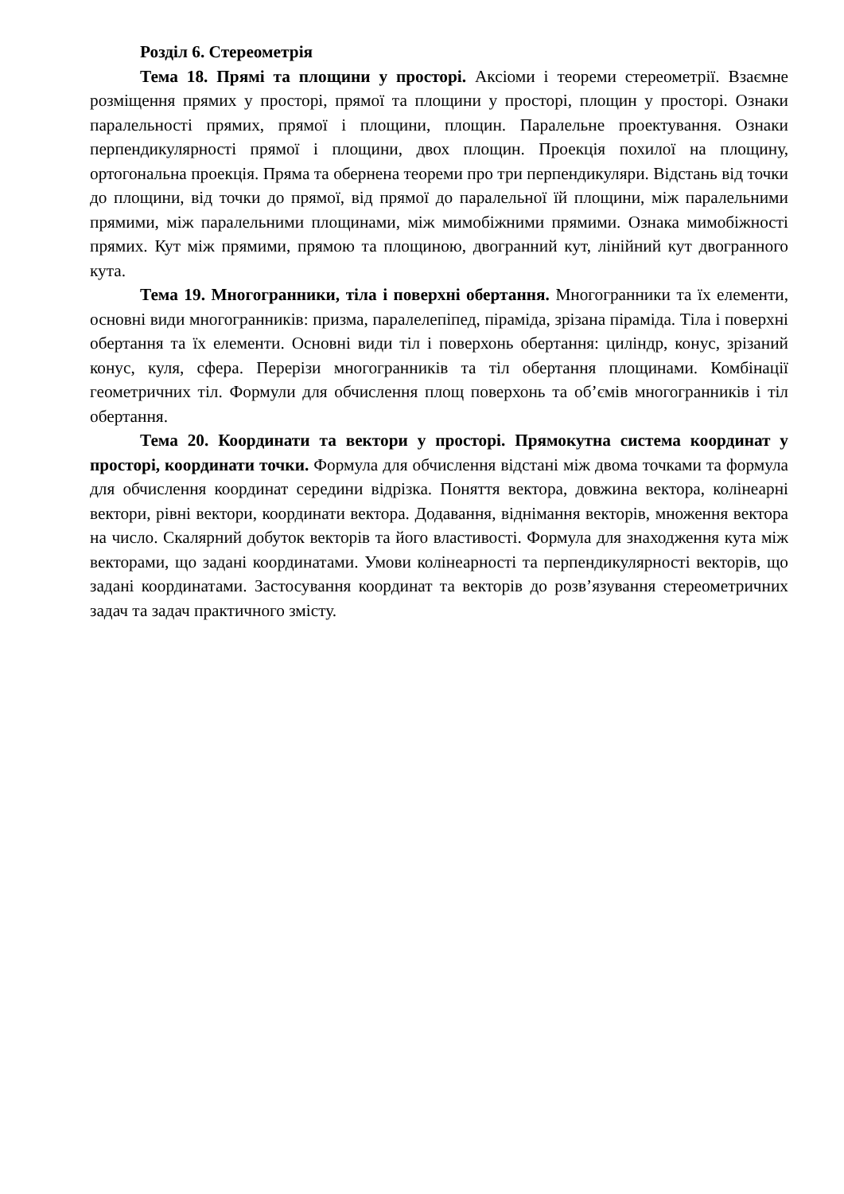Розділ 6. Стереометрія
Тема 18. Прямі та площини у просторі. Аксіоми і теореми стереометрії. Взаємне розміщення прямих у просторі, прямої та площини у просторі, площин у просторі. Ознаки паралельності прямих, прямої і площини, площин. Паралельне проектування. Ознаки перпендикулярності прямої і площини, двох площин. Проекція похилої на площину, ортогональна проекція. Пряма та обернена теореми про три перпендикуляри. Відстань від точки до площини, від точки до прямої, від прямої до паралельної їй площини, між паралельними прямими, між паралельними площинами, між мимобіжними прямими. Ознака мимобіжності прямих. Кут між прямими, прямою та площиною, двогранний кут, лінійний кут двогранного кута.
Тема 19. Многогранники, тіла і поверхні обертання. Многогранники та їх елементи, основні види многогранників: призма, паралелепіпед, піраміда, зрізана піраміда. Тіла і поверхні обертання та їх елементи. Основні види тіл і поверхонь обертання: циліндр, конус, зрізаний конус, куля, сфера. Перерізи многогранників та тіл обертання площинами. Комбінації геометричних тіл. Формули для обчислення площ поверхонь та об’ємів многогранників і тіл обертання.
Тема 20. Координати та вектори у просторі. Прямокутна система координат у просторі, координати точки. Формула для обчислення відстані між двома точками та формула для обчислення координат середини відрізка. Поняття вектора, довжина вектора, колінеарні вектори, рівні вектори, координати вектора. Додавання, віднімання векторів, множення вектора на число. Скалярний добуток векторів та його властивості. Формула для знаходження кута між векторами, що задані координатами. Умови колінеарності та перпендикулярності векторів, що задані координатами. Застосування координат та векторів до розв’язування стереометричних задач та задач практичного змісту.